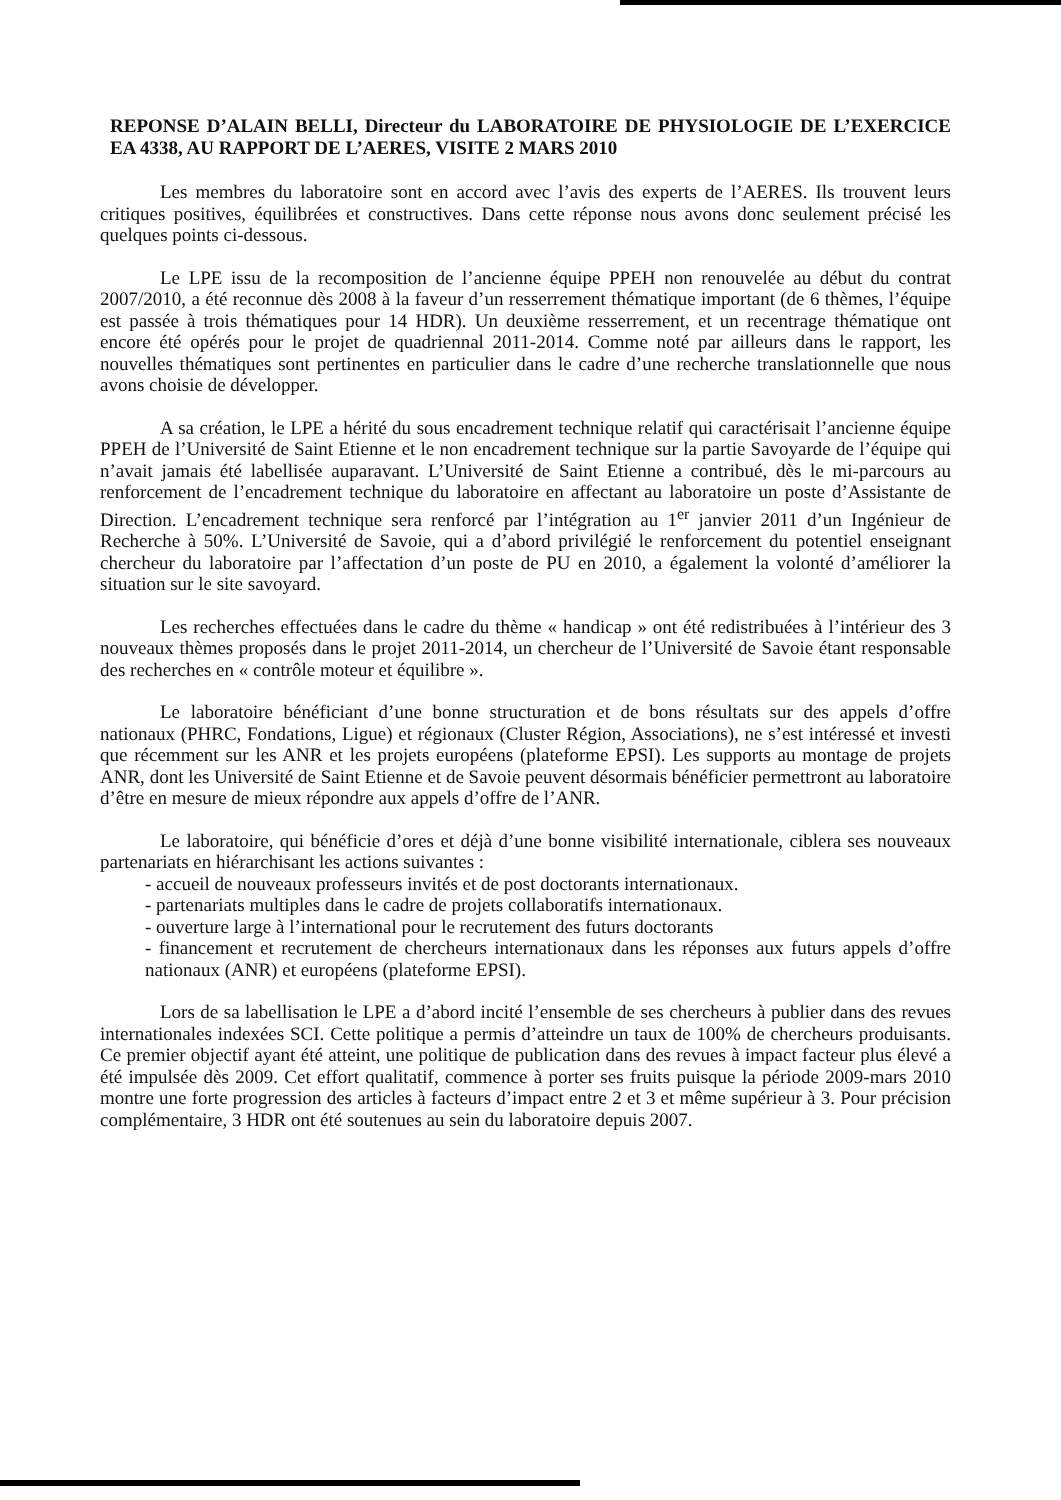REPONSE D’ALAIN BELLI, Directeur du LABORATOIRE DE PHYSIOLOGIE DE L’EXERCICE EA 4338, AU RAPPORT DE L’AERES, VISITE 2 MARS 2010
Les membres du laboratoire sont en accord avec l’avis des experts de l’AERES. Ils trouvent leurs critiques positives, équilibrées et constructives. Dans cette réponse nous avons donc seulement précisé les quelques points ci-dessous.
Le LPE issu de la recomposition de l’ancienne équipe PPEH non renouvelée au début du contrat 2007/2010, a été reconnue dès 2008 à la faveur d’un resserrement thématique important (de 6 thèmes, l’équipe est passée à trois thématiques pour 14 HDR). Un deuxième resserrement, et un recentrage thématique ont encore été opérés pour le projet de quadriennal 2011-2014. Comme noté par ailleurs dans le rapport, les nouvelles thématiques sont pertinentes en particulier dans le cadre d’une recherche translationnelle que nous avons choisie de développer.
A sa création, le LPE a hérité du sous encadrement technique relatif qui caractérisait l’ancienne équipe PPEH de l’Université de Saint Etienne et le non encadrement technique sur la partie Savoyarde de l’équipe qui n’avait jamais été labellisée auparavant. L’Université de Saint Etienne a contribué, dès le mi-parcours au renforcement de l’encadrement technique du laboratoire en affectant au laboratoire un poste d’Assistante de Direction. L’encadrement technique sera renforcé par l’intégration au 1<sup>er</sup> janvier 2011 d’un Ingénieur de Recherche à 50%. L’Université de Savoie, qui a d’abord privilégié le renforcement du potentiel enseignant chercheur du laboratoire par l’affectation d’un poste de PU en 2010, a également la volonté d’améliorer la situation sur le site savoyard.
Les recherches effectuées dans le cadre du thème « handicap » ont été redistribuées à l’intérieur des 3 nouveaux thèmes proposés dans le projet 2011-2014, un chercheur de l’Université de Savoie étant responsable des recherches en « contrôle moteur et équilibre ».
Le laboratoire bénéficiant d’une bonne structuration et de bons résultats sur des appels d’offre nationaux (PHRC, Fondations, Ligue) et régionaux (Cluster Région, Associations), ne s’est intéressé et investi que récemment sur les ANR et les projets européens (plateforme EPSI). Les supports au montage de projets ANR, dont les Université de Saint Etienne et de Savoie peuvent désormais bénéficier permettront au laboratoire d’être en mesure de mieux répondre aux appels d’offre de l’ANR.
Le laboratoire, qui bénéficie d’ores et déjà d’une bonne visibilité internationale, ciblera ses nouveaux partenariats en hiérarchisant les actions suivantes :
- accueil de nouveaux professeurs invités et de post doctorants internationaux.
- partenariats multiples dans le cadre de projets collaboratifs internationaux.
- ouverture large à l’international pour le recrutement des futurs doctorants
- financement et recrutement de chercheurs internationaux dans les réponses aux futurs appels d’offre nationaux (ANR) et européens (plateforme EPSI).
Lors de sa labellisation le LPE a d’abord incité l’ensemble de ses chercheurs à publier dans des revues internationales indexées SCI. Cette politique a permis d’atteindre un taux de 100% de chercheurs produisants. Ce premier objectif ayant été atteint, une politique de publication dans des revues à impact facteur plus élevé a été impulsée dès 2009. Cet effort qualitatif, commence à porter ses fruits puisque la période 2009-mars 2010 montre une forte progression des articles à facteurs d’impact entre 2 et 3 et même supérieur à 3. Pour précision complémentaire, 3 HDR ont été soutenues au sein du laboratoire depuis 2007.